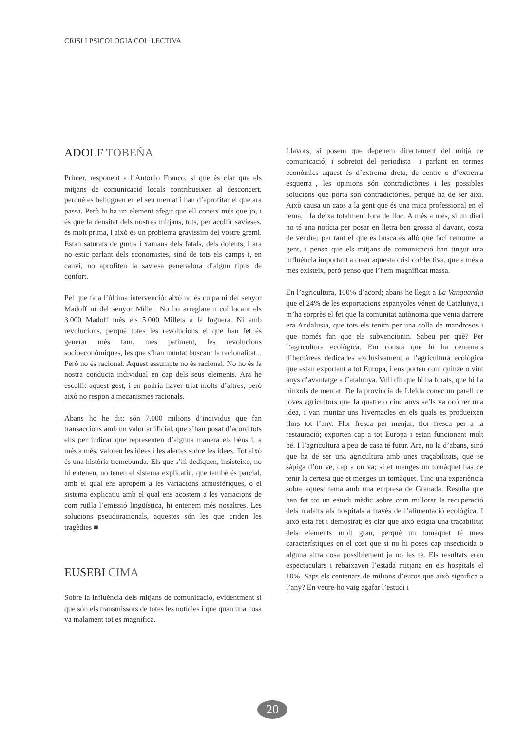CRISI I PSICOLOGIA COL·LECTIVA
ADOLF TOBEÑA
Primer, responent a l’Antonio Franco, sí que és clar que els mitjans de comunicació locals contribueixen al desconcert, perquè es belluguen en el seu mercat i han d’aprofitar el que ara passa. Però hi ha un element afegit que ell coneix més que jo, i és que la densitat dels nostres mitjans, tots, per acollir savieses, és molt prima, i això és un problema gravíssim del vostre gremi. Estan saturats de gurus i xamans dels fatals, dels dolents, i ara no estic parlant dels economistes, sinó de tots els camps i, en canvi, no aprofiten la saviesa generadora d’algun tipus de confort.
Pel que fa a l’última intervenció: això no és culpa ni del senyor Madoff ni del senyor Millet. No ho arreglarem col·locant els 3.000 Madoff més els 5.000 Millets a la foguera. Ni amb revolucions, perquè totes les revolucions el que han fet és generar més fam, més patiment, les revolucions socioeconòmiques, les que s’han muntat buscant la racionalitat... Però no és racional. Aquest assumpte no és racional. No ho és la nostra conducta individual en cap dels seus elements. Ara he escollit aquest gest, i en podria haver triat molts d’altres, però això no respon a mecanismes racionals.
Abans ho he dit: són 7.000 milions d’individus que fan transaccions amb un valor artificial, que s’han posat d’acord tots ells per indicar que representen d’alguna manera els béns i, a més a més, valoren les idees i les alertes sobre les idees. Tot això és una història tremebunda. Els que s’hi dediquen, insisteixo, no hi entenen, no tenen el sistema explicatiu, que també és parcial, amb el qual ens apropem a les variacions atmosfèriques, o el sistema explicatiu amb el qual ens acostem a les variacions de com rutlla l’emissió lingüística, hi entenem més nosaltres. Les solucions pseudoracionals, aquestes són les que criden les tragèdies ■
EUSEBI CIMA
Sobre la influència dels mitjans de comunicació, evidentment sí que són els transmissors de totes les notícies i que quan una cosa va malament tot es magnifica.
Llavors, si posem que depenem directament del mitjà de comunicació, i sobretot del periodista –i parlant en termes econòmics aquest és d’extrema dreta, de centre o d’extrema esquerra–, les opinions són contradictòries i les possibles solucions que porta són contradictòries, perquè ha de ser així. Això causa un caos a la gent que és una mica professional en el tema, i la deixa totalment fora de lloc. A més a més, si un diari no té una notícia per posar en lletra ben grossa al davant, costa de vendre; per tant el que es busca és allò que faci remoure la gent, i penso que els mitjans de comunicació han tingut una influència important a crear aquesta crisi col·lectiva, que a més a més existeix, però penso que l’hem magnificat massa.
En l’agricultura, 100% d’acord; abans he llegit a La Vanguardia que el 24% de les exportacions espanyoles vénen de Catalunya, i m’ha sorprès el fet que la comunitat autònoma que venia darrere era Andalusia, que tots els tenim per una colla de mandrosos i que només fan que els subvencionin. Sabeu per què? Per l’agricultura ecològica. Em consta que hi ha centenars d’hectàrees dedicades exclusivament a l’agricultura ecològica que estan exportant a tot Europa, i ens porten com quinze o vint anys d’avantatge a Catalunya. Vull dir que hi ha forats, que hi ha nínxols de mercat. De la província de Lleida conec un parell de joves agricultors que fa quatre o cinc anys se’ls va ocórrer una idea, i van muntar uns hivernacles en els quals es produeixen flors tot l’any. Flor fresca per menjar, flor fresca per a la restauració; exporten cap a tot Europa i estan funcionant molt bé. I l’agricultura a peu de casa té futur. Ara, no la d’abans, sinó que ha de ser una agricultura amb unes traçabilitats, que se sàpiga d’on ve, cap a on va; si et menges un tomàquet has de tenir la certesa que et menges un tomàquet. Tinc una experiència sobre aquest tema amb una empresa de Granada. Resulta que han fet tot un estudi mèdic sobre com millorar la recuperació dels malalts als hospitals a través de l’alimentació ecològica. I això està fet i demostrat; és clar que això exigia una traçabilitat dels elements molt gran, perquè un tomàquet té unes característiques en el cost que si no hi poses cap insecticida o alguna altra cosa possiblement ja no les té. Els resultats eren espectaculars i rebaixaven l’estada mitjana en els hospitals el 10%. Saps els centenars de milions d’euros que això significa a l’any? En veure-ho vaig agafar l’estudi i
20